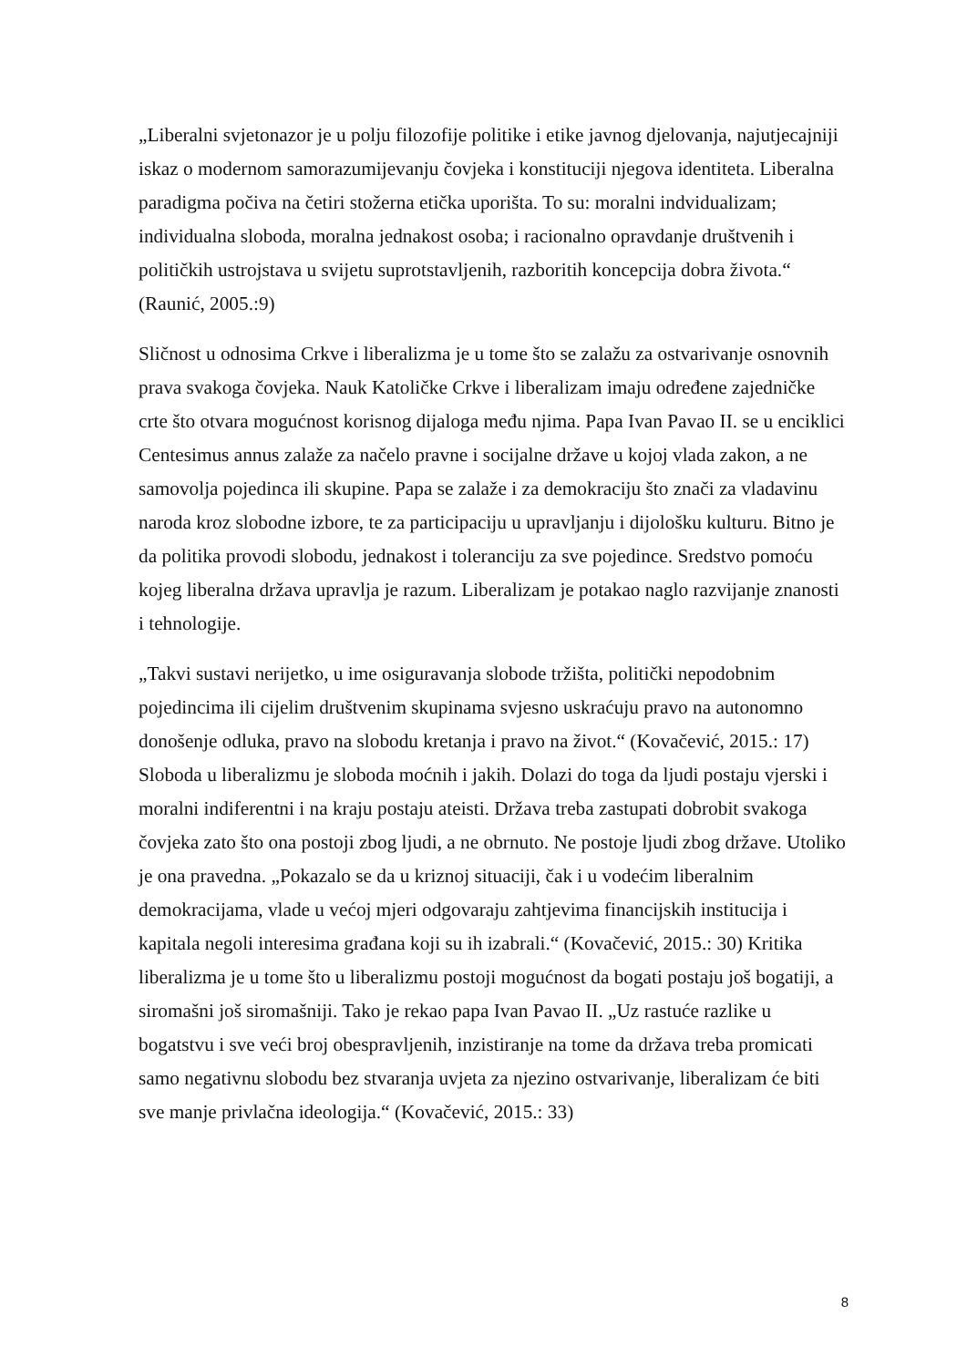„Liberalni svjetonazor je u polju filozofije politike i etike javnog djelovanja, najutjecajniji iskaz o modernom samorazumijevanju čovjeka i konstituciji njegova identiteta. Liberalna paradigma počiva na četiri stožerna etička uporišta. To su: moralni indvidualizam; individualna sloboda, moralna jednakost osoba; i racionalno opravdanje društvenih i političkih ustrojstava u svijetu suprotstavljenih, razboritih koncepcija dobra života.“ (Raunić, 2005.:9)
Sličnost u odnosima Crkve i liberalizma je u tome što se zalažu za ostvarivanje osnovnih prava svakoga čovjeka. Nauk Katoličke Crkve i liberalizam imaju određene zajedničke crte što otvara mogućnost korisnog dijaloga među njima. Papa Ivan Pavao II. se u enciklici Centesimus annus zalaže za načelo pravne i socijalne države u kojoj vlada zakon, a ne samovolja pojedinca ili skupine. Papa se zalaže i za demokraciju što znači za vladavinu naroda kroz slobodne izbore, te za participaciju u upravljanju i dijološku kulturu. Bitno je da politika provodi slobodu, jednakost i toleranciju za sve pojedince. Sredstvo pomoću kojeg liberalna država upravlja je razum. Liberalizam je potakao naglo razvijanje znanosti i tehnologije.
„Takvi sustavi nerijetko, u ime osiguravanja slobode tržišta, politički nepodobnim pojedincima ili cijelim društvenim skupinama svjesno uskraćuju pravo na autonomno donošenje odluka, pravo na slobodu kretanja i pravo na život.“ (Kovačević, 2015.: 17) Sloboda u liberalizmu je sloboda moćnih i jakih. Dolazi do toga da ljudi postaju vjerski i moralni indiferentni i na kraju postaju ateisti. Država treba zastupati dobrobit svakoga čovjeka zato što ona postoji zbog ljudi, a ne obrnuto. Ne postoje ljudi zbog države. Utoliko je ona pravedna. „Pokazalo se da u kriznoj situaciji, čak i u vodećim liberalnim demokracijama, vlade u većoj mjeri odgovaraju zahtjevima financijskih institucija i kapitala negoli interesima građana koji su ih izabrali.“ (Kovačević, 2015.: 30) Kritika liberalizma je u tome što u liberalizmu postoji mogućnost da bogati postaju još bogatiji, a siromašni još siromašniji. Tako je rekao papa Ivan Pavao II. „Uz rastuće razlike u bogatstvu i sve veći broj obespravljenih, inzistiranje na tome da država treba promicati samo negativnu slobodu bez stvaranja uvjeta za njezino ostvarivanje, liberalizam će biti sve manje privlačna ideologija.“ (Kovačević, 2015.: 33)
8